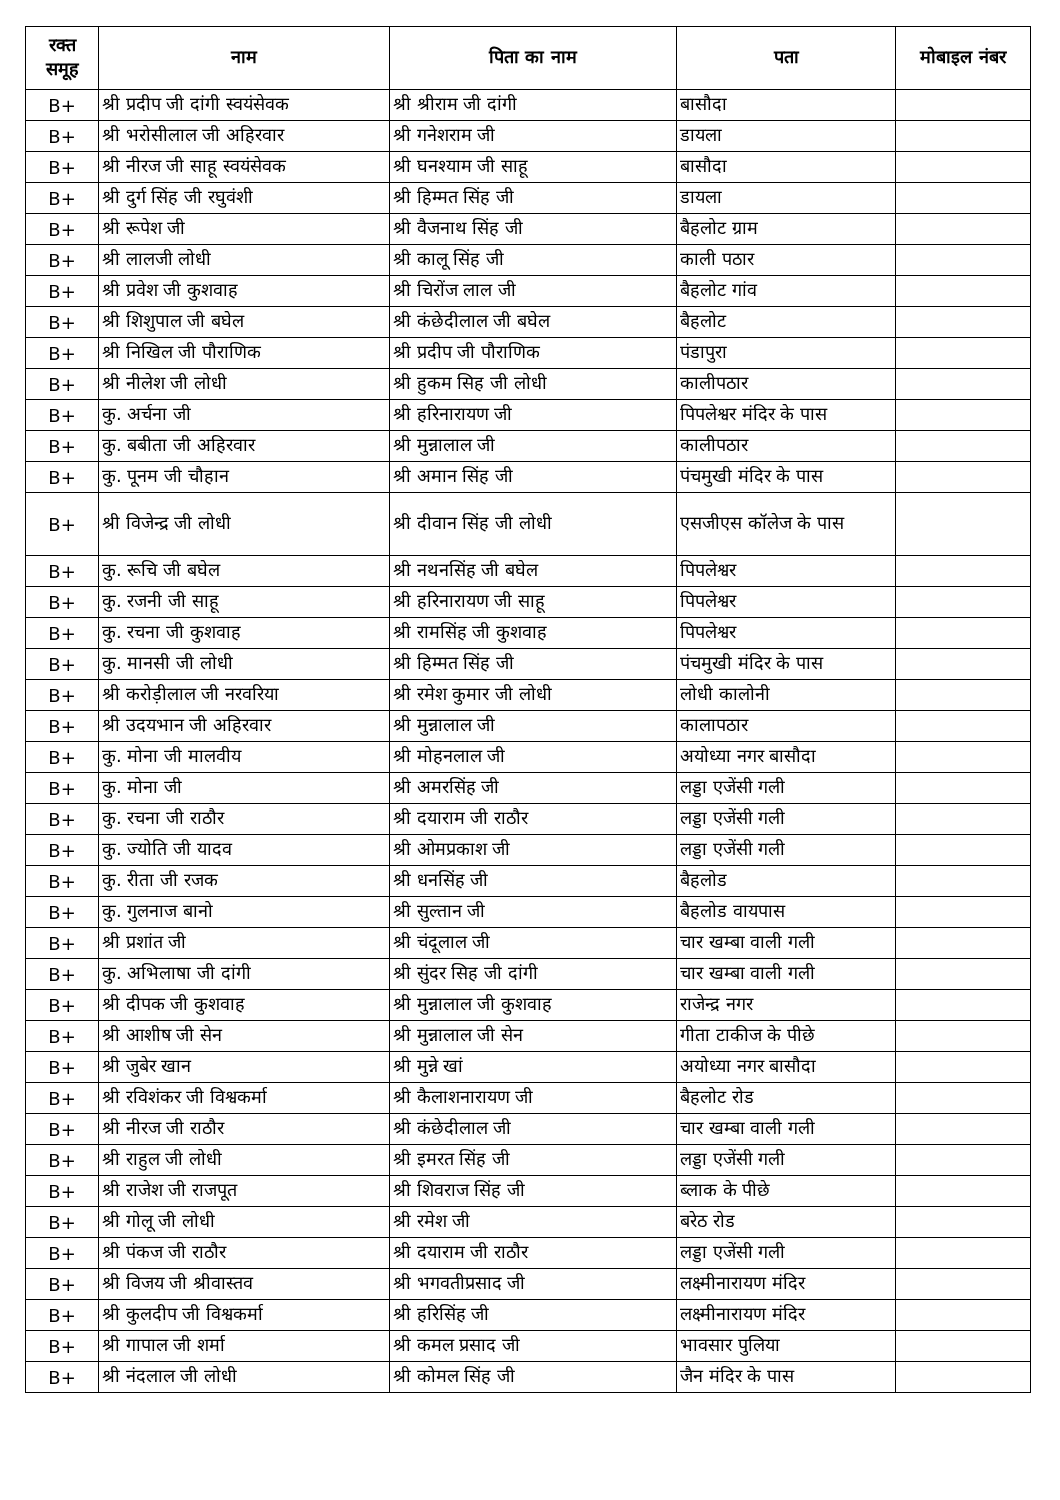| रक्त समूह | नाम | पिता का नाम | पता | मोबाइल नंबर |
| --- | --- | --- | --- | --- |
| B+ | श्री प्रदीप जी दांगी स्वयंसेवक | श्री श्रीराम जी दांगी | बासौदा | |
| B+ | श्री भरोसीलाल जी अहिरवार | श्री गनेशराम जी | डायला | |
| B+ | श्री नीरज जी साहू स्वयंसेवक | श्री घनश्याम जी साहू | बासौदा | |
| B+ | श्री दुर्ग सिंह जी रघुवंशी | श्री हिम्मत सिंह जी | डायला | |
| B+ | श्री रूपेश जी | श्री वैजनाथ सिंह जी | बैहलोट ग्राम | |
| B+ | श्री लालजी लोधी | श्री कालू सिंह जी | काली पठार | |
| B+ | श्री प्रवेश जी कुशवाह | श्री चिरोंज लाल जी | बैहलोट गांव | |
| B+ | श्री शिशुपाल जी बघेल | श्री कंछेदीलाल जी बघेल | बैहलोट | |
| B+ | श्री निखिल जी पौराणिक | श्री प्रदीप जी पौराणिक | पंडापुरा | |
| B+ | श्री नीलेश जी लोधी | श्री हुकम सिह जी लोधी | कालीपठार | |
| B+ | कु. अर्चना जी | श्री हरिनारायण जी | पिपलेश्वर मंदिर के पास | |
| B+ | कु. बबीता जी अहिरवार | श्री मुन्नालाल जी | कालीपठार | |
| B+ | कु. पूनम जी चौहान | श्री अमान सिंह जी | पंचमुखी मंदिर के पास | |
| B+ | श्री विजेन्द्र जी लोधी | श्री दीवान सिंह जी लोधी | एसजीएस कॉलेज के पास | |
| B+ | कु. रूचि जी बघेल | श्री नथनसिंह जी बघेल | पिपलेश्वर | |
| B+ | कु. रजनी जी साहू | श्री हरिनारायण जी साहू | पिपलेश्वर | |
| B+ | कु. रचना जी कुशवाह | श्री रामसिंह जी कुशवाह | पिपलेश्वर | |
| B+ | कु. मानसी जी लोधी | श्री हिम्मत सिंह जी | पंचमुखी मंदिर के पास | |
| B+ | श्री करोड़ीलाल जी नरवरिया | श्री रमेश कुमार जी लोधी | लोधी कालोनी | |
| B+ | श्री उदयभान जी अहिरवार | श्री मुन्नालाल जी | कालापठार | |
| B+ | कु. मोना जी मालवीय | श्री मोहनलाल जी | अयोध्या नगर बासौदा | |
| B+ | कु. मोना जी | श्री अमरसिंह जी | लड्डा एजेंसी गली | |
| B+ | कु. रचना जी राठौर | श्री दयाराम जी राठौर | लड्डा एजेंसी गली | |
| B+ | कु. ज्योति जी यादव | श्री ओमप्रकाश जी | लड्डा एजेंसी गली | |
| B+ | कु. रीता जी रजक | श्री धनसिंह जी | बैहलोड | |
| B+ | कु. गुलनाज बानो | श्री सुल्तान जी | बैहलोड वायपास | |
| B+ | श्री प्रशांत जी | श्री चंदूलाल जी | चार खम्बा वाली गली | |
| B+ | कु. अभिलाषा जी दांगी | श्री सुंदर सिह जी दांगी | चार खम्बा वाली गली | |
| B+ | श्री दीपक जी कुशवाह | श्री मुन्नालाल जी कुशवाह | राजेन्द्र नगर | |
| B+ | श्री आशीष जी सेन | श्री मुन्नालाल जी सेन | गीता टाकीज के पीछे | |
| B+ | श्री जुबेर खान | श्री मुन्ने खां | अयोध्या नगर बासौदा | |
| B+ | श्री रविशंकर जी विश्वकर्मा | श्री कैलाशनारायण जी | बैहलोट रोड | |
| B+ | श्री नीरज जी राठौर | श्री कंछेदीलाल जी | चार खम्बा वाली गली | |
| B+ | श्री राहुल जी लोधी | श्री इमरत सिंह जी | लड्डा एजेंसी गली | |
| B+ | श्री राजेश जी राजपूत | श्री शिवराज सिंह जी | ब्लाक के पीछे | |
| B+ | श्री गोलू जी लोधी | श्री रमेश जी | बरेठ रोड | |
| B+ | श्री पंकज जी राठौर | श्री दयाराम जी राठौर | लड्डा एजेंसी गली | |
| B+ | श्री विजय जी श्रीवास्तव | श्री भगवतीप्रसाद जी | लक्ष्मीनारायण मंदिर | |
| B+ | श्री कुलदीप जी विश्वकर्मा | श्री हरिसिंह जी | लक्ष्मीनारायण मंदिर | |
| B+ | श्री गापाल जी शर्मा | श्री कमल प्रसाद जी | भावसार पुलिया | |
| B+ | श्री नंदलाल जी लोधी | श्री कोमल सिंह जी | जैन मंदिर के पास | |